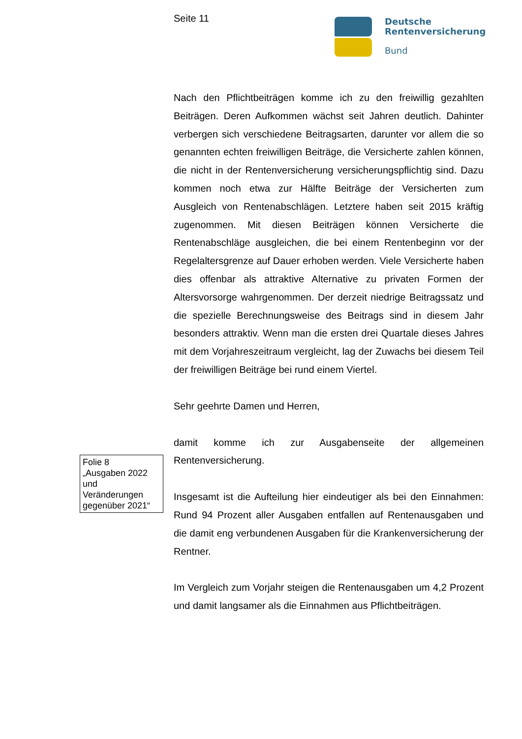Seite 11
Deutsche
Rentenversicherung
Bund
Nach den Pflichtbeiträgen komme ich zu den freiwillig gezahlten Beiträgen. Deren Aufkommen wächst seit Jahren deutlich. Dahinter verbergen sich verschiedene Beitragsarten, darunter vor allem die so genannten echten freiwilligen Beiträge, die Versicherte zahlen können, die nicht in der Rentenversicherung versicherungspflichtig sind. Dazu kommen noch etwa zur Hälfte Beiträge der Versicherten zum Ausgleich von Rentenabschlägen. Letztere haben seit 2015 kräftig zugenommen. Mit diesen Beiträgen können Versicherte die Rentenabschläge ausgleichen, die bei einem Rentenbeginn vor der Regelaltersgrenze auf Dauer erhoben werden. Viele Versicherte haben dies offenbar als attraktive Alternative zu privaten Formen der Altersvorsorge wahrgenommen. Der derzeit niedrige Beitragssatz und die spezielle Berechnungsweise des Beitrags sind in diesem Jahr besonders attraktiv. Wenn man die ersten drei Quartale dieses Jahres mit dem Vorjahreszeitraum vergleicht, lag der Zuwachs bei diesem Teil der freiwilligen Beiträge bei rund einem Viertel.
Sehr geehrte Damen und Herren,
damit komme ich zur Ausgabenseite der allgemeinen Rentenversicherung.
Insgesamt ist die Aufteilung hier eindeutiger als bei den Einnahmen: Rund 94 Prozent aller Ausgaben entfallen auf Rentenausgaben und die damit eng verbundenen Ausgaben für die Krankenversicherung der Rentner.
Im Vergleich zum Vorjahr steigen die Rentenausgaben um 4,2 Prozent und damit langsamer als die Einnahmen aus Pflichtbeiträgen.
Folie 8
„Ausgaben 2022 und Veränderungen gegenüber 2021“